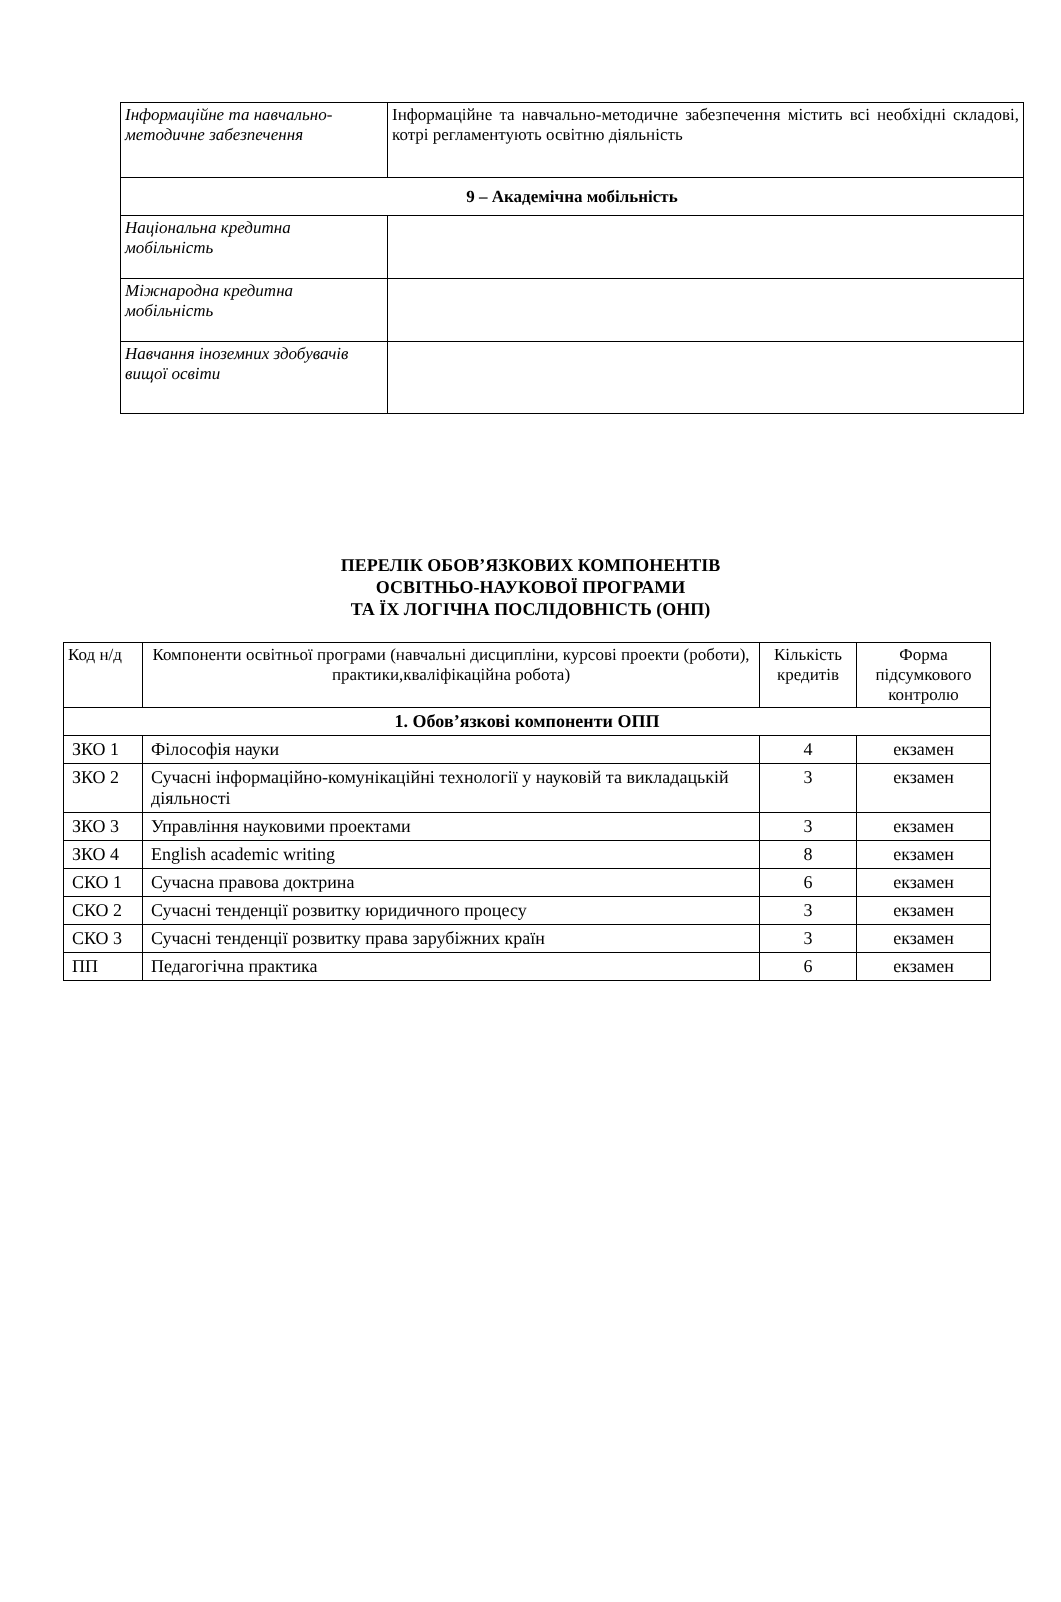| Інформаційне та навчально-методичне забезпечення | Інформаційне та навчально-методичне забезпечення містить всі необхідні складові, котрі регламентують освітню діяльність |
| 9 – Академічна мобільність | |
| Національна кредитна мобільність | |
| Міжнародна кредитна мобільність | |
| Навчання іноземних здобувачів вищої освіти | |
ПЕРЕЛІК ОБОВ’ЯЗКОВИХ КОМПОНЕНТІВ
ОСВІТНЬО-НАУКОВОЇ ПРОГРАМИ
ТА ЇХ ЛОГІЧНА ПОСЛІДОВНІСТЬ (ОНП)
| Код н/д | Компоненти освітньої програми (навчальні дисципліни, курсові проекти (роботи), практики,кваліфікаційна робота) | Кількість кредитів | Форма підсумкового контролю |
| --- | --- | --- | --- |
| 1. Обов’язкові компоненти ОПП | | | |
| ЗКО 1 | Філософія науки | 4 | екзамен |
| ЗКО 2 | Сучасні інформаційно-комунікаційні технології у науковій та викладацькій діяльності | 3 | екзамен |
| ЗКО 3 | Управління науковими проектами | 3 | екзамен |
| ЗКО 4 | English academic writing | 8 | екзамен |
| СКО 1 | Сучасна правова доктрина | 6 | екзамен |
| СКО 2 | Сучасні тенденції розвитку юридичного процесу | 3 | екзамен |
| СКО 3 | Сучасні тенденції розвитку права зарубіжних країн | 3 | екзамен |
| ПП | Педагогічна практика | 6 | екзамен |